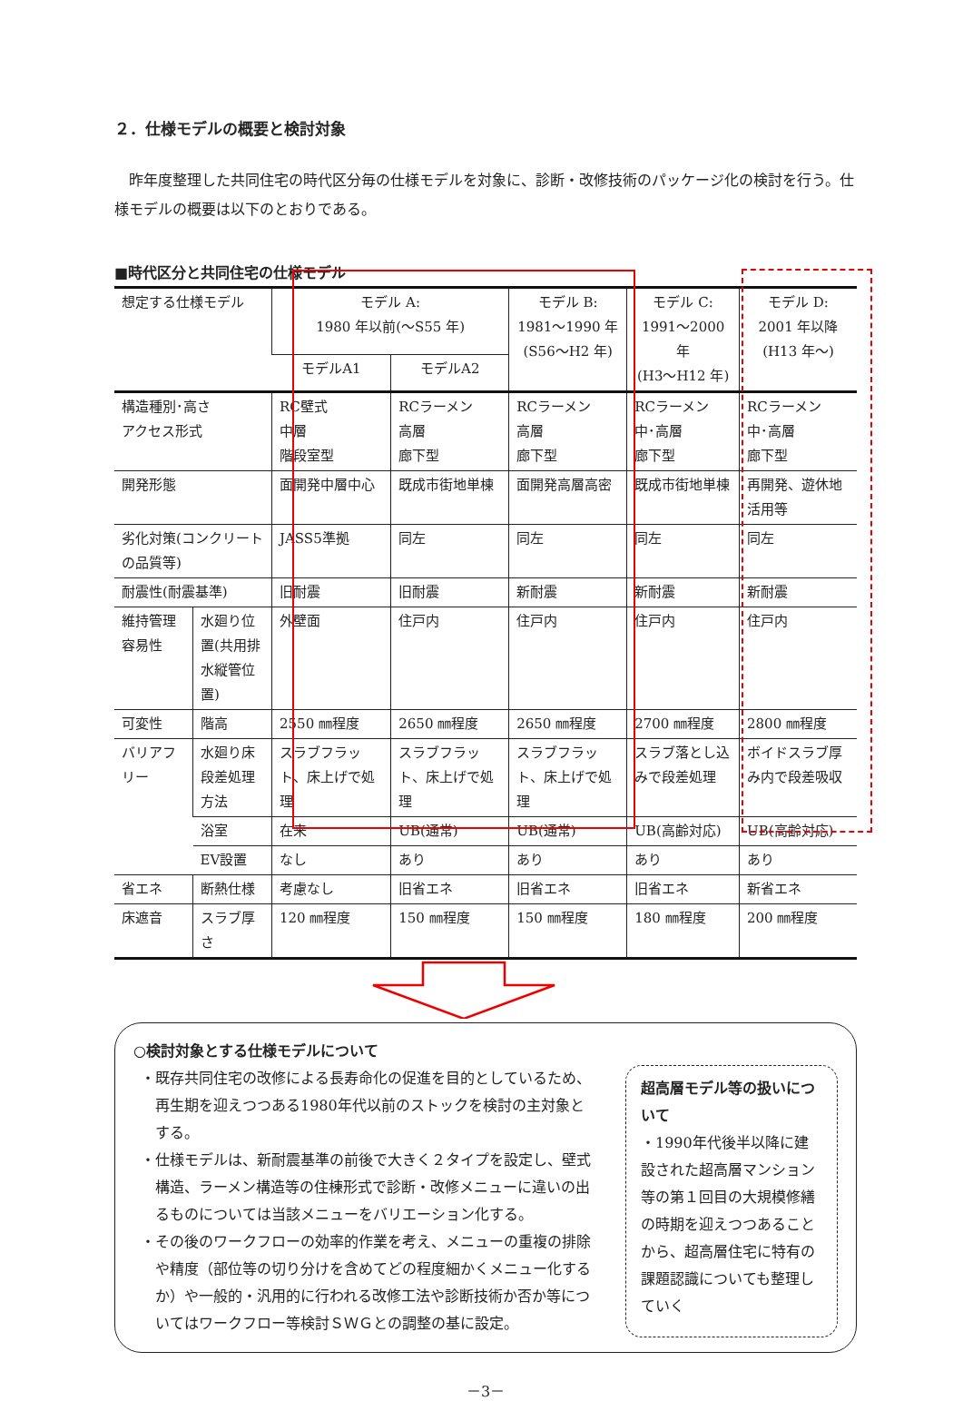２．仕様モデルの概要と検討対象
昨年度整理した共同住宅の時代区分毎の仕様モデルを対象に、診断・改修技術のパッケージ化の検討を行う。仕様モデルの概要は以下のとおりである。
■時代区分と共同住宅の仕様モデル
| 想定する仕様モデル | | モデル A: 1980 年以前(～S55 年) | | モデル B: 1981～1990 年 (S56～H2 年) | モデル C: 1991～2000 年 (H3～H12 年) | モデル D: 2001 年以降 (H13 年～) |
| | | モデルA1 | モデルA2 | | | |
| 構造種別･高さ アクセス形式 | | RC壁式 中層 階段室型 | RCラーメン 高層 廊下型 | RCラーメン 高層 廊下型 | RCラーメン 中･高層 廊下型 | RCラーメン 中･高層 廊下型 |
| 開発形態 | | 面開発中層中心 | 既成市街地単棟 | 面開発高層高密 | 既成市街地単棟 | 再開発、遊休地活用等 |
| 劣化対策(コンクリートの品質等) | | JASS5準拠 | 同左 | 同左 | 同左 | 同左 |
| 耐震性(耐震基準) | | 旧耐震 | 旧耐震 | 新耐震 | 新耐震 | 新耐震 |
| 維持管理容易性 | 水廻り位置(共用排水縦管位置) | 外壁面 | 住戸内 | 住戸内 | 住戸内 | 住戸内 |
| 可変性 | 階高 | 2550 ㎜程度 | 2650 ㎜程度 | 2650 ㎜程度 | 2700 ㎜程度 | 2800 ㎜程度 |
| バリアフリー | 水廻り床段差処理方法 | スラブフラット、床上げで処理 | スラブフラット、床上げで処理 | スラブフラット、床上げで処理 | スラブ落とし込みで段差処理 | ボイドスラブ厚み内で段差吸収 |
| | 浴室 | 在来 | UB(通常) | UB(通常) | UB(高齢対応) | UB(高齢対応) |
| | EV設置 | なし | あり | あり | あり | あり |
| 省エネ | 断熱仕様 | 考慮なし | 旧省エネ | 旧省エネ | 旧省エネ | 新省エネ |
| 床遮音 | スラブ厚さ | 120 ㎜程度 | 150 ㎜程度 | 150 ㎜程度 | 180 ㎜程度 | 200 ㎜程度 |
○検討対象とする仕様モデルについて
・既存共同住宅の改修による長寿命化の促進を目的としているため、再生期を迎えつつある1980年代以前のストックを検討の主対象とする。
・仕様モデルは、新耐震基準の前後で大きく２タイプを設定し、壁式構造、ラーメン構造等の住棟形式で診断・改修メニューに違いの出るものについては当該メニューをバリエーション化する。
・その後のワークフローの効率的作業を考え、メニューの重複の排除や精度（部位等の切り分けを含めてどの程度細かくメニュー化するか）や一般的・汎用的に行われる改修工法や診断技術か否か等についてはワークフロー等検討ＳＷＧとの調整の基に設定。
超高層モデル等の扱いについて
・1990年代後半以降に建設された超高層マンション等の第１回目の大規模修繕の時期を迎えつつあることから、超高層住宅に特有の課題認識についても整理していく
－3－